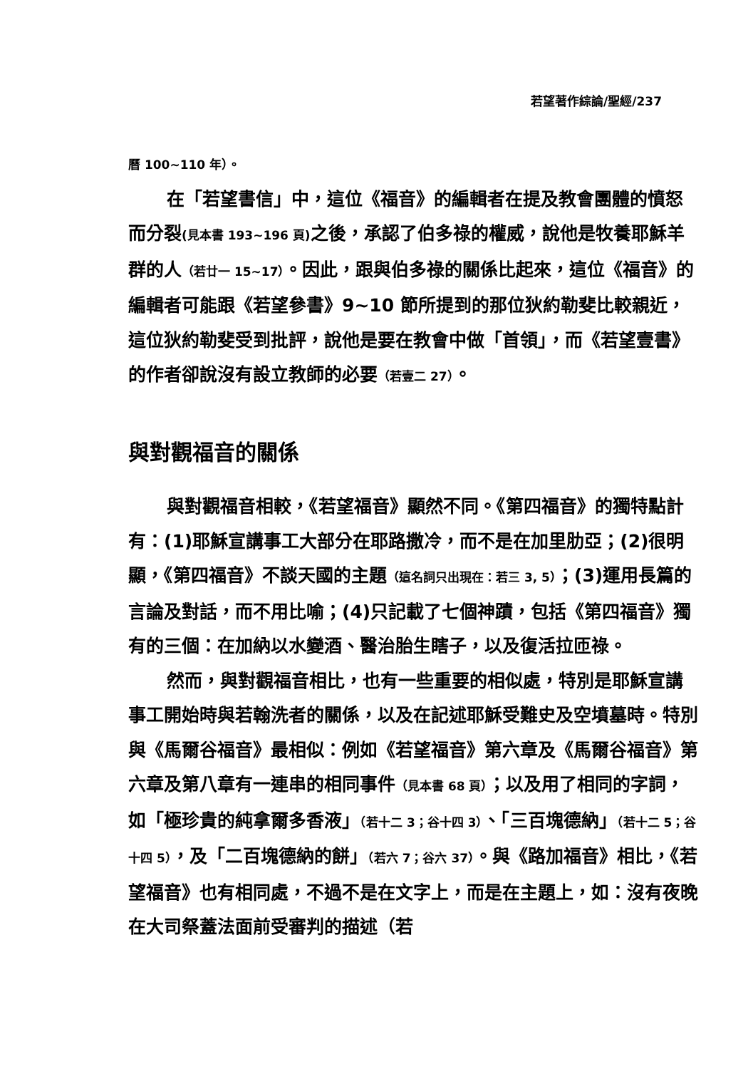若望著作綜論/聖經/237
曆 100~110 年）。
在「若望書信」中，這位《福音》的編輯者在提及教會團體的憤怒而分裂(見本書 193~196 頁) 之後，承認了伯多祿的權威，說他是牧養耶穌羊群的人（若廿一 15~17）。因此，跟與伯多祿的關係比起來，這位《福音》的編輯者可能跟《若望參書》9~10 節所提到的那位狄約勒斐比較親近，這位狄約勒斐受到批評，說他是要在教會中做「首領」，而《若望壹書》的作者卻說沒有設立教師的必要（若壹二 27）。
與對觀福音的關係
與對觀福音相較，《若望福音》顯然不同。《第四福音》的獨特點計有：(1)耶穌宣講事工大部分在耶路撒冷，而不是在加里肋亞；(2)很明顯，《第四福音》不談天國的主題（這名詞只出現在：若三 3, 5）；(3)運用長篇的言論及對話，而不用比喻；(4)只記載了七個神蹟，包括《第四福音》獨有的三個：在加納以水變酒、醫治胎生瞎子，以及復活拉匝祿。
然而，與對觀福音相比，也有一些重要的相似處，特別是耶穌宣講事工開始時與若翰洗者的關係，以及在記述耶穌受難史及空墳墓時。特別與《馬爾谷福音》最相似：例如《若望福音》第六章及《馬爾谷福音》第六章及第八章有一連串的相同事件（見本書 68 頁）；以及用了相同的字詞，如「極珍貴的純拿爾多香液」（若十二 3；谷十四 3）、「三百塊德納」（若十二 5；谷十四 5），及「二百塊德納的餅」（若六 7；谷六 37）。與《路加福音》相比，《若望福音》也有相同處，不過不是在文字上，而是在主題上，如：沒有夜晚在大司祭蓋法面前受審判的描述（若